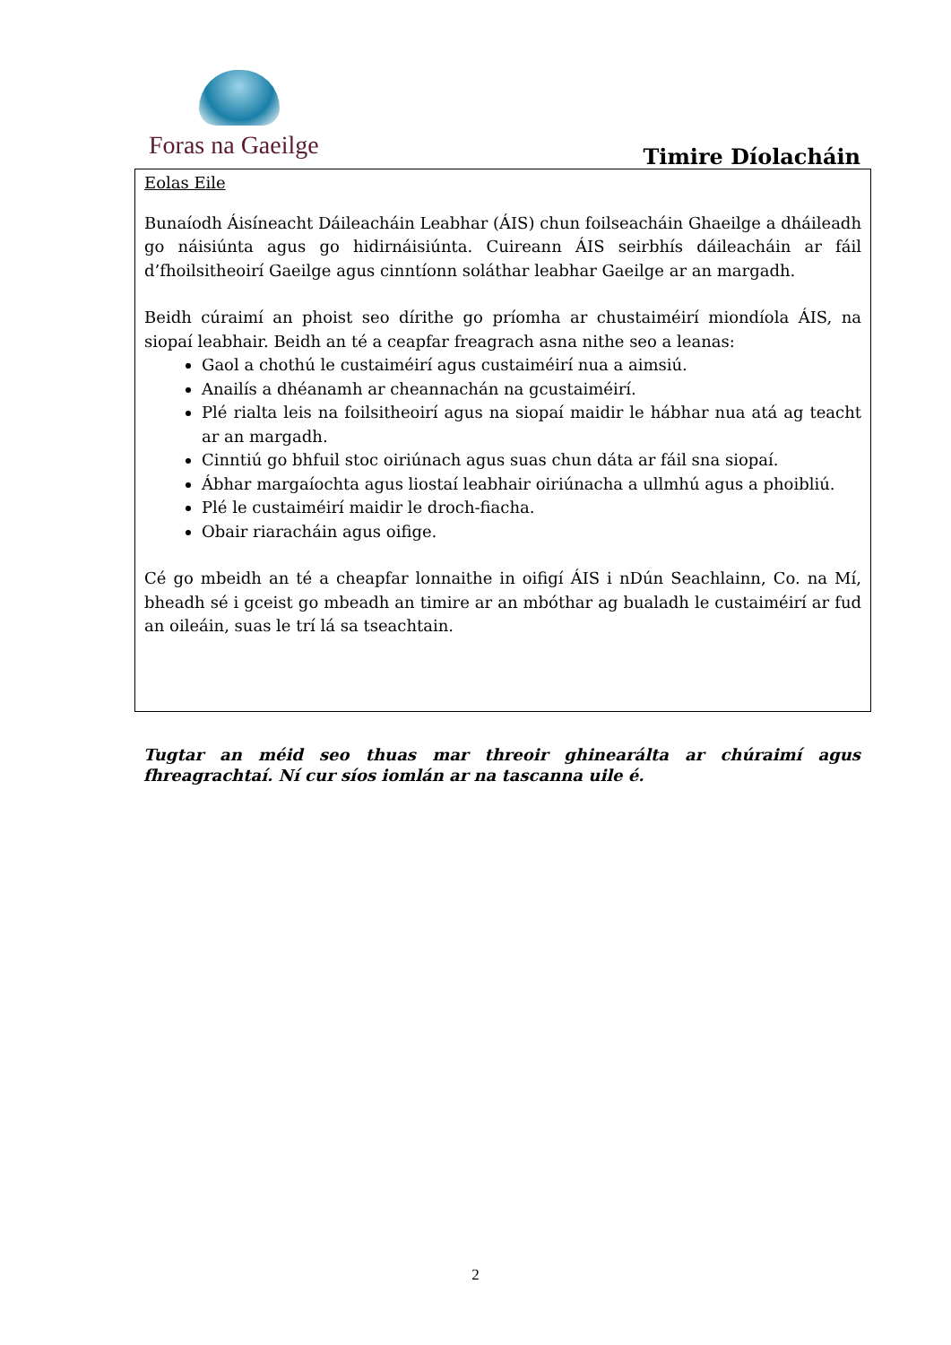Foras na Gaeilge Timire Díolacháin
Eolas Eile
Bunaíodh Áisíneacht Dáileacháin Leabhar (ÁIS) chun foilseacháin Ghaeilge a dháileadh go náisiúnta agus go hidirnáisiúnta. Cuireann ÁIS seirbhís dáileacháin ar fáil d’fhoilsitheoirí Gaeilge agus cinntíonn soláthar leabhar Gaeilge ar an margadh.
Beidh cúraimí an phoist seo dírithe go príomha ar chustaiméirí miondíola ÁIS, na siopaí leabhair. Beidh an té a ceapfar freagrach asna nithe seo a leanas:
Gaol a chothú le custaiméirí agus custaiméirí nua a aimsiú.
Anailís a dhéanamh ar cheannachán na gcustaiméirí.
Plé rialta leis na foilsitheoirí agus na siopaí maidir le hábhar nua atá ag teacht ar an margadh.
Cinntiú go bhfuil stoc oiriúnach agus suas chun dáta ar fáil sna siopaí.
Ábhar margaíochta agus liostaí leabhair oiriúnacha a ullmhú agus a phoibliú.
Plé le custaiméirí maidir le droch-fiacha.
Obair riaracháin agus oifige.
Cé go mbeidh an té a cheapfar lonnaithe in oifigí ÁIS i nDún Seachlainn, Co. na Mí, bheadh sé i gceist go mbeadh an timire ar an mbóthar ag bualadh le custaiméirí ar fud an oileáin, suas le trí lá sa tseachtain.
Tugtar an méid seo thuas mar threoir ghinearálta ar chúraimí agus fhreagrachtaí. Ní cur síos iomlán ar na tascanna uile é.
2